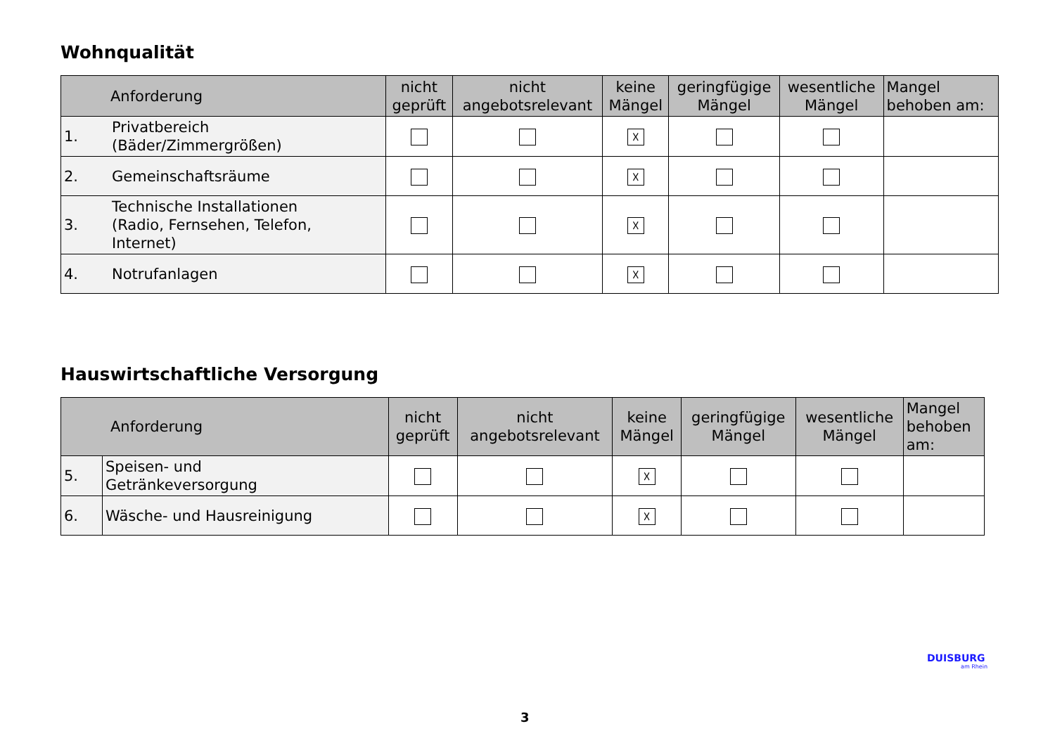Wohnqualität
| Anforderung | | nicht geprüft | nicht angebotsrelevant | keine Mängel | geringfügige Mängel | wesentliche Mängel | Mangel behoben am: |
| --- | --- | --- | --- | --- | --- | --- | --- |
| 1. | Privatbereich (Bäder/Zimmergrößen) | | | ☓ | | | |
| 2. | Gemeinschaftsräume | | | ☓ | | | |
| 3. | Technische Installationen (Radio, Fernsehen, Telefon, Internet) | | | ☓ | | | |
| 4. | Notrufanlagen | | | ☓ | | | |
Hauswirtschaftliche Versorgung
| Anforderung | | nicht geprüft | nicht angebotsrelevant | keine Mängel | geringfügige Mängel | wesentliche Mängel | Mangel behoben am: |
| --- | --- | --- | --- | --- | --- | --- | --- |
| 5. | Speisen- und Getränkeversorgung | | | ☓ | | | |
| 6. | Wäsche- und Hausreinigung | | | ☓ | | | |
DUISBURG
am Rhein
3